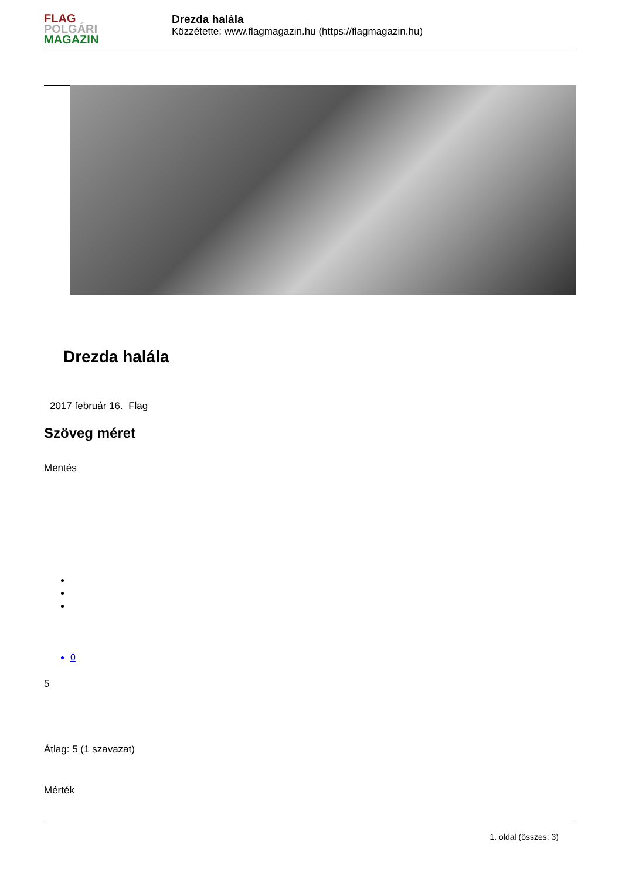FLAG
POLGÁRI
MAGAZIN
Drezda halála
Közzétette: www.flagmagazin.hu (https://flagmagazin.hu)
Drezda halála
2017 február 16. Flag
Szöveg méret
Mentés
0
5
Átlag: 5 (1 szavazat)
Mérték
1. oldal (összes: 3)